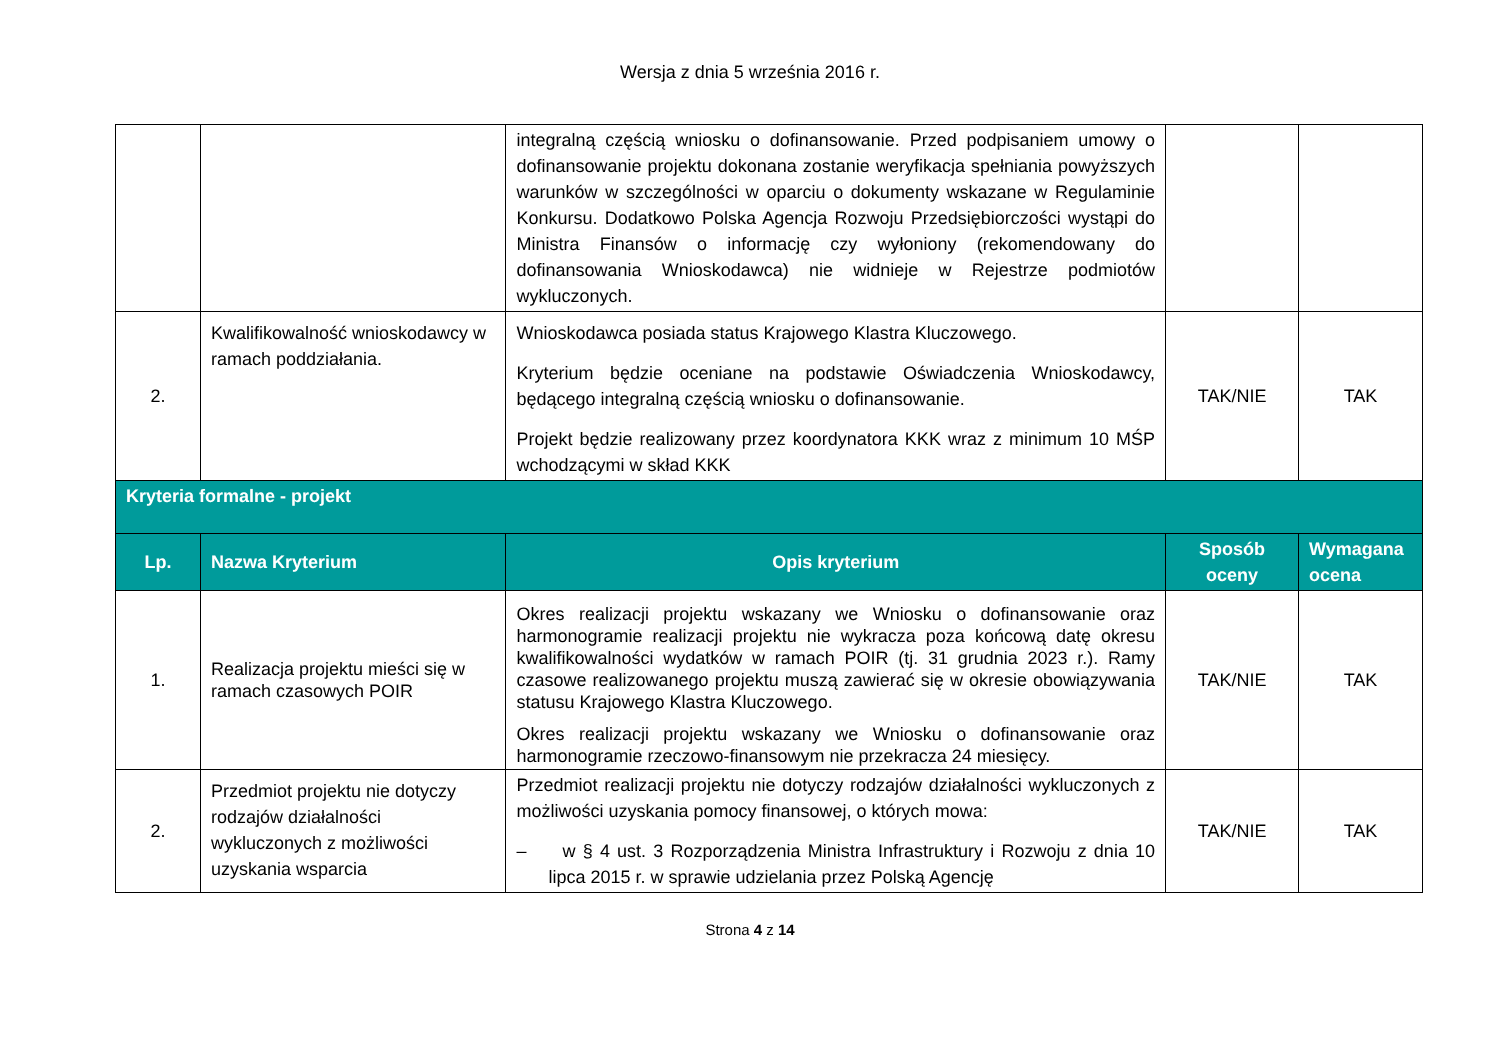Wersja z dnia 5 września 2016 r.
| | | integralną częścią wniosku o dofinansowanie. Przed podpisaniem umowy o dofinansowanie projektu dokonana zostanie weryfikacja spełniania powyższych warunków w szczególności w oparciu o dokumenty wskazane w Regulaminie Konkursu. Dodatkowo Polska Agencja Rozwoju Przedsiębiorczości wystąpi do Ministra Finansów o informację czy wyłoniony (rekomendowany do dofinansowania Wnioskodawca) nie widnieje w Rejestrze podmiotów wykluczonych. | | |
| 2. | Kwalifikowalność wnioskodawcy w ramach poddziałania. | Wnioskodawca posiada status Krajowego Klastra Kluczowego. Kryterium będzie oceniane na podstawie Oświadczenia Wnioskodawcy, będącego integralną częścią wniosku o dofinansowanie. Projekt będzie realizowany przez koordynatora KKK wraz z minimum 10 MŚP wchodzącymi w skład KKK | TAK/NIE | TAK |
| Kryteria formalne - projekt | | | | |
| Lp. | Nazwa Kryterium | Opis kryterium | Sposób oceny | Wymagana ocena |
| 1. | Realizacja projektu mieści się w ramach czasowych POIR | Okres realizacji projektu wskazany we Wniosku o dofinansowanie oraz harmonogramie realizacji projektu nie wykracza poza końcową datę okresu kwalifikowalności wydatków w ramach POIR (tj. 31 grudnia 2023 r.). Ramy czasowe realizowanego projektu muszą zawierać się w okresie obowiązywania statusu Krajowego Klastra Kluczowego. Okres realizacji projektu wskazany we Wniosku o dofinansowanie oraz harmonogramie rzeczowo-finansowym nie przekracza 24 miesięcy. | TAK/NIE | TAK |
| 2. | Przedmiot projektu nie dotyczy rodzajów działalności wykluczonych z możliwości uzyskania wsparcia | Przedmiot realizacji projektu nie dotyczy rodzajów działalności wykluczonych z możliwości uzyskania pomocy finansowej, o których mowa: – w § 4 ust. 3 Rozporządzenia Ministra Infrastruktury i Rozwoju z dnia 10 lipca 2015 r. w sprawie udzielania przez Polską Agencję | TAK/NIE | TAK |
Strona 4 z 14